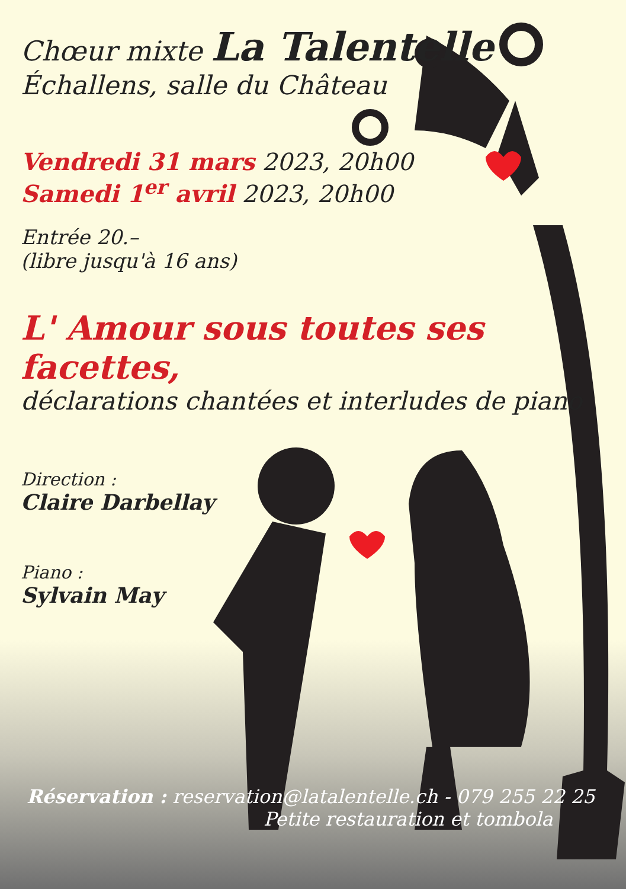Chœur mixte La Talentelle
Échallens, salle du Château
Vendredi 31 mars 2023, 20h00
Samedi 1<sup>er</sup> avril 2023, 20h00
Entrée 20.–
(libre jusqu'à 16 ans)
L' Amour sous toutes ses facettes,
déclarations chantées et interludes de piano
Direction :
Claire Darbellay
Piano :
Sylvain May
Réservation : reservation@latalentelle.ch - 079 255 22 25
Petite restauration et tombola